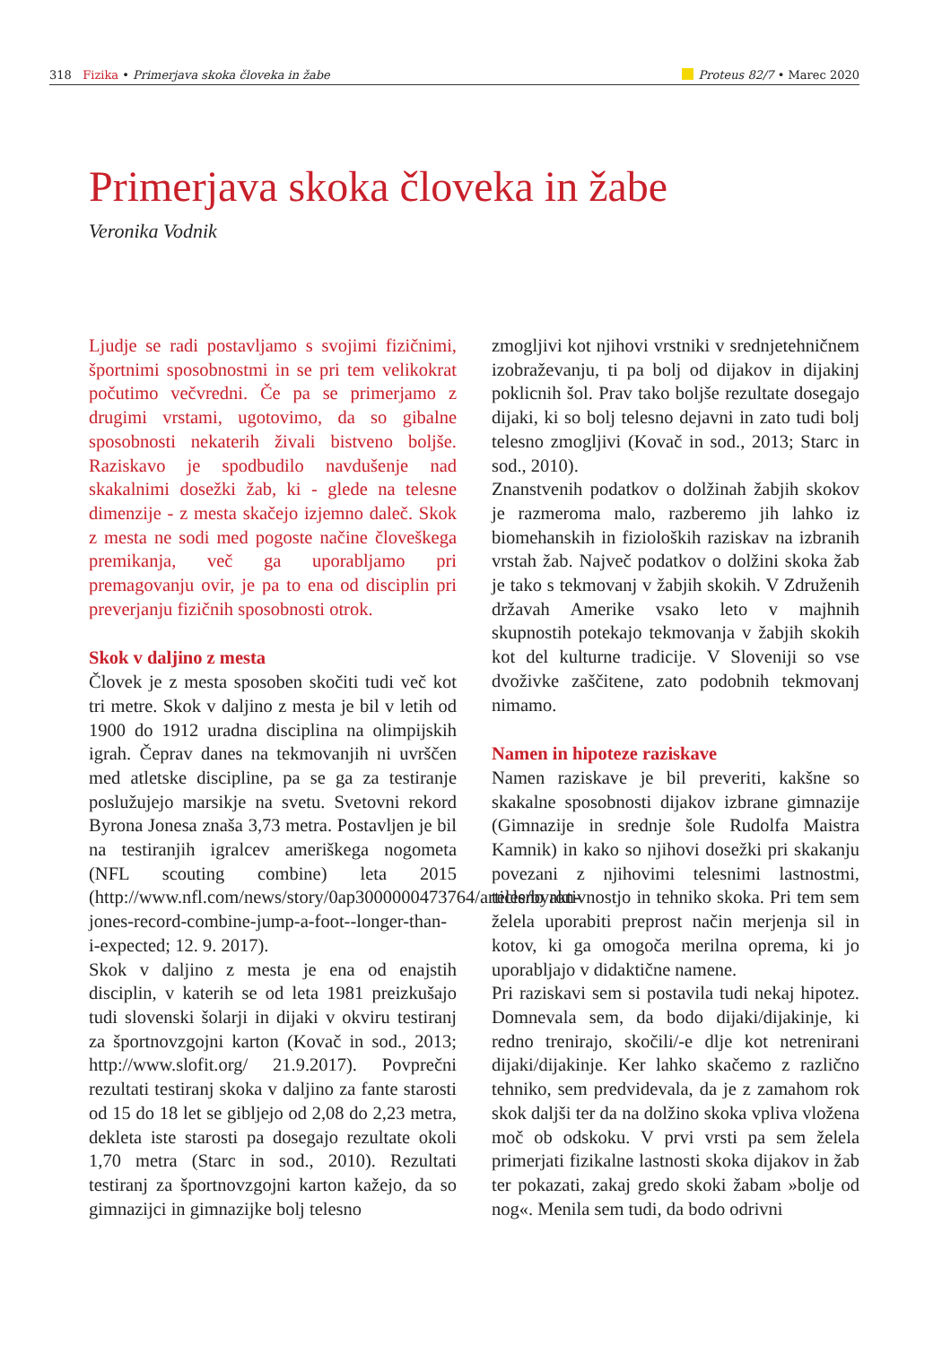318 Fizika • Primerjava skoka človeka in žabe Proteus 82/7 • Marec 2020
Primerjava skoka človeka in žabe
Veronika Vodnik
Ljudje se radi postavljamo s svojimi fizičnimi, športnimi sposobnostmi in se pri tem velikokrat počutimo večvredni. Če pa se primerjamo z drugimi vrstami, ugotovimo, da so gibalne sposobnosti nekaterih živali bistveno boljše. Raziskavo je spodbudilo navdušenje nad skakalnimi dosežki žab, ki - glede na telesne dimenzije - z mesta skačejo izjemno daleč. Skok z mesta ne sodi med pogoste načine človeškega premikanja, več ga uporabljamo pri premagovanju ovir, je pa to ena od disciplin pri preverjanju fizičnih sposobnosti otrok.
Skok v daljino z mesta
Človek je z mesta sposoben skočiti tudi več kot tri metre. Skok v daljino z mesta je bil v letih od 1900 do 1912 uradna disciplina na olimpijskih igrah. Čeprav danes na tekmovanjih ni uvrščen med atletske discipline, pa se ga za testiranje poslužujejo marsikje na svetu. Svetovni rekord Byrona Jonesa znaša 3,73 metra. Postavljen je bil na testiranjih igralcev ameriškega nogometa (NFL scouting combine) leta 2015 (http://www.nfl.com/news/story/0ap3000000473764/article/byron-jones-record-combine-jump-a-foot--longer-than-i-expected; 12. 9. 2017).
Skok v daljino z mesta je ena od enajstih disciplin, v katerih se od leta 1981 preizkušajo tudi slovenski šolarji in dijaki v okviru testiranj za športnovzgojni karton (Kovač in sod., 2013; http://www.slofit.org/ 21.9.2017). Povprečni rezultati testiranj skoka v daljino za fante starosti od 15 do 18 let se gibljejo od 2,08 do 2,23 metra, dekleta iste starosti pa dosegajo rezultate okoli 1,70 metra (Starc in sod., 2010). Rezultati testiranj za športnovzgojni karton kažejo, da so gimnazijci in gimnazijke bolj telesno
zmogljivi kot njihovi vrstniki v srednjetehničnem izobraževanju, ti pa bolj od dijakov in dijakinj poklicnih šol. Prav tako boljše rezultate dosegajo dijaki, ki so bolj telesno dejavni in zato tudi bolj telesno zmogljivi (Kovač in sod., 2013; Starc in sod., 2010).
Znanstvenih podatkov o dolžinah žabjih skokov je razmeroma malo, razberemo jih lahko iz biomehanskih in fizioloških raziskav na izbranih vrstah žab. Največ podatkov o dolžini skoka žab je tako s tekmovanj v žabjih skokih. V Združenih državah Amerike vsako leto v majhnih skupnostih potekajo tekmovanja v žabjih skokih kot del kulturne tradicije. V Sloveniji so vse dvoživke zaščitene, zato podobnih tekmovanj nimamo.
Namen in hipoteze raziskave
Namen raziskave je bil preveriti, kakšne so skakalne sposobnosti dijakov izbrane gimnazije (Gimnazije in srednje šole Rudolfa Maistra Kamnik) in kako so njihovi dosežki pri skakanju povezani z njihovimi telesnimi lastnostmi, telesno aktivnostjo in tehniko skoka. Pri tem sem želela uporabiti preprost način merjenja sil in kotov, ki ga omogoča merilna oprema, ki jo uporabljajo v didaktične namene.
Pri raziskavi sem si postavila tudi nekaj hipotez. Domnevala sem, da bodo dijaki/dijakinje, ki redno trenirajo, skočili/-e dlje kot netrenirani dijaki/dijakinje. Ker lahko skačemo z različno tehniko, sem predvidevala, da je z zamahom rok skok daljši ter da na dolžino skoka vpliva vložena moč ob odskoku. V prvi vrsti pa sem želela primerjati fizikalne lastnosti skoka dijakov in žab ter pokazati, zakaj gredo skoki žabam »bolje od nog«. Menila sem tudi, da bodo odrivni